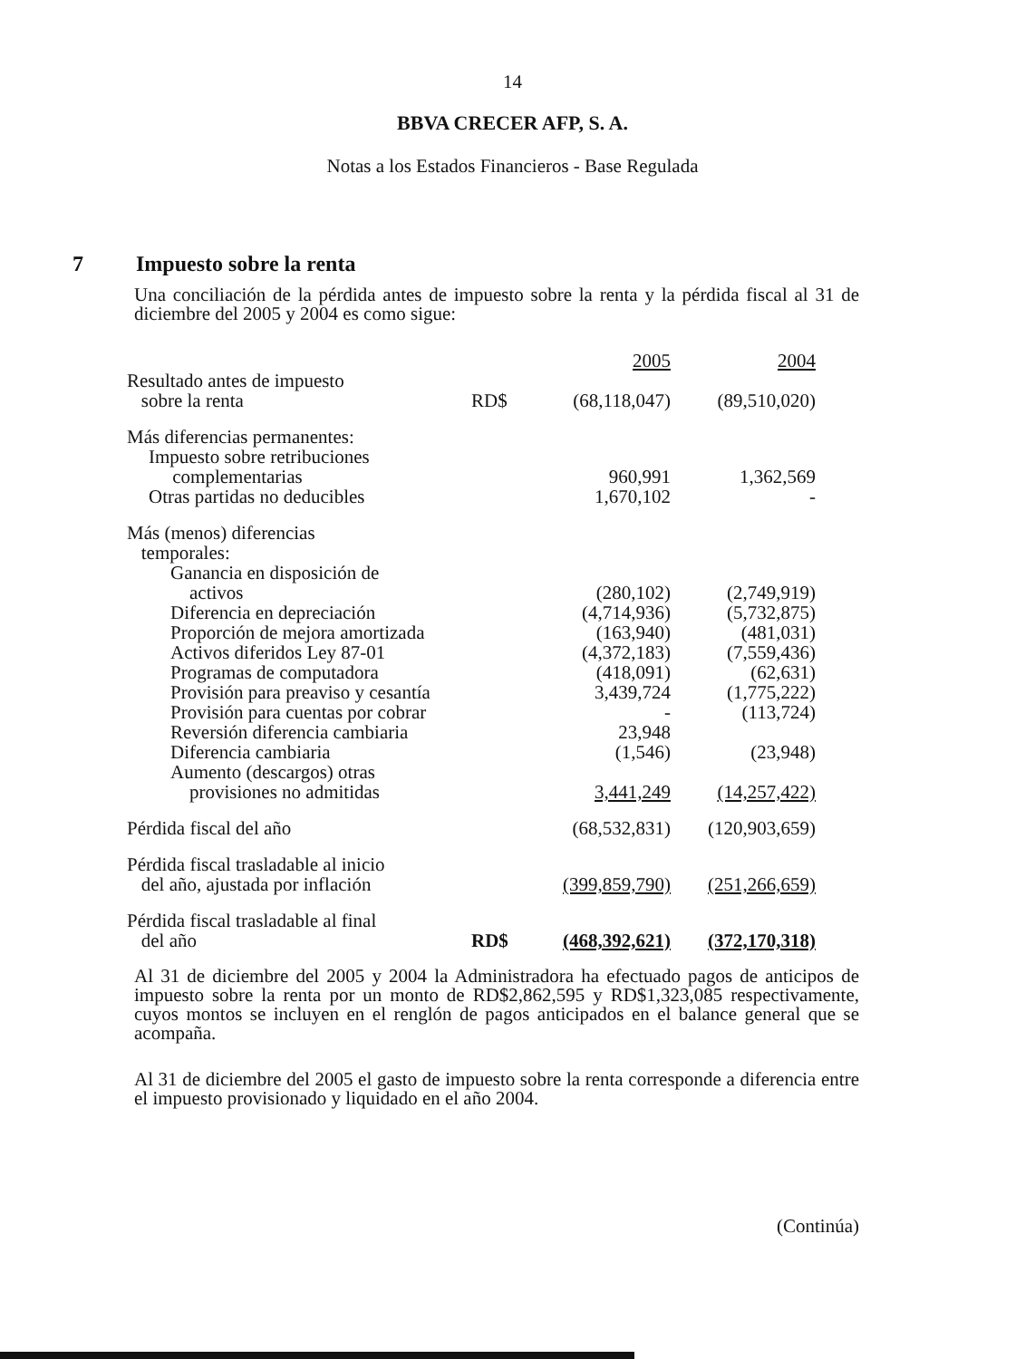14
BBVA CRECER AFP, S. A.
Notas a los Estados Financieros - Base Regulada
7 Impuesto sobre la renta
Una conciliación de la pérdida antes de impuesto sobre la renta y la pérdida fiscal al 31 de diciembre del 2005 y 2004 es como sigue:
| | | 2005 | 2004 |
| --- | --- | --- | --- |
| Resultado antes de impuesto sobre la renta | RD$ | (68,118,047) | (89,510,020) |
| Más diferencias permanentes: | | | |
| Impuesto sobre retribuciones complementarias | | 960,991 | 1,362,569 |
| Otras partidas no deducibles | | 1,670,102 | - |
| Más (menos) diferencias temporales: | | | |
| Ganancia en disposición de activos | | (280,102) | (2,749,919) |
| Diferencia en depreciación | | (4,714,936) | (5,732,875) |
| Proporción de mejora amortizada | | (163,940) | (481,031) |
| Activos diferidos Ley 87-01 | | (4,372,183) | (7,559,436) |
| Programas de computadora | | (418,091) | (62,631) |
| Provisión para preaviso y cesantía | | 3,439,724 | (1,775,222) |
| Provisión para cuentas por cobrar | | - | (113,724) |
| Reversión diferencia cambiaria | | 23,948 | |
| Diferencia cambiaria | | (1,546) | (23,948) |
| Aumento (descargos) otras provisiones no admitidas | | 3,441,249 | (14,257,422) |
| Pérdida fiscal del año | | (68,532,831) | (120,903,659) |
| Pérdida fiscal trasladable al inicio del año, ajustada por inflación | | (399,859,790) | (251,266,659) |
| Pérdida fiscal trasladable al final del año | RD$ | (468,392,621) | (372,170,318) |
Al 31 de diciembre del 2005 y 2004 la Administradora ha efectuado pagos de anticipos de impuesto sobre la renta por un monto de RD$2,862,595 y RD$1,323,085 respectivamente, cuyos montos se incluyen en el renglón de pagos anticipados en el balance general que se acompaña.
Al 31 de diciembre del 2005 el gasto de impuesto sobre la renta corresponde a diferencia entre el impuesto provisionado y liquidado en el año 2004.
(Continúa)